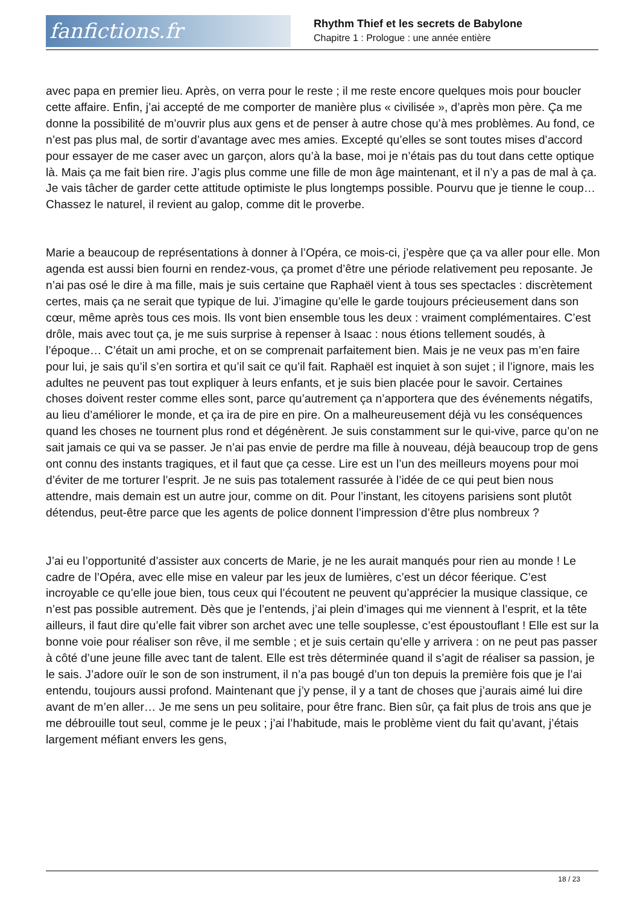fanfictions.fr
Rhythm Thief et les secrets de Babylone
Chapitre 1 : Prologue : une année entière
avec papa en premier lieu. Après, on verra pour le reste ; il me reste encore quelques mois pour boucler cette affaire. Enfin, j’ai accepté de me comporter de manière plus « civilisée », d’après mon père. Ça me donne la possibilité de m’ouvrir plus aux gens et de penser à autre chose qu’à mes problèmes. Au fond, ce n’est pas plus mal, de sortir d’avantage avec mes amies. Excepté qu’elles se sont toutes mises d’accord pour essayer de me caser avec un garçon, alors qu’à la base, moi je n’étais pas du tout dans cette optique là. Mais ça me fait bien rire. J’agis plus comme une fille de mon âge maintenant, et il n’y a pas de mal à ça. Je vais tâcher de garder cette attitude optimiste le plus longtemps possible. Pourvu que je tienne le coup… Chassez le naturel, il revient au galop, comme dit le proverbe.
Marie a beaucoup de représentations à donner à l’Opéra, ce mois-ci, j’espère que ça va aller pour elle. Mon agenda est aussi bien fourni en rendez-vous, ça promet d’être une période relativement peu reposante. Je n’ai pas osé le dire à ma fille, mais je suis certaine que Raphaël vient à tous ses spectacles : discrètement certes, mais ça ne serait que typique de lui. J’imagine qu’elle le garde toujours précieusement dans son cœur, même après tous ces mois. Ils vont bien ensemble tous les deux : vraiment complémentaires. C’est drôle, mais avec tout ça, je me suis surprise à repenser à Isaac : nous étions tellement soudés, à l’époque… C’était un ami proche, et on se comprenait parfaitement bien. Mais je ne veux pas m’en faire pour lui, je sais qu’il s’en sortira et qu’il sait ce qu’il fait. Raphaël est inquiet à son sujet ; il l’ignore, mais les adultes ne peuvent pas tout expliquer à leurs enfants, et je suis bien placée pour le savoir. Certaines choses doivent rester comme elles sont, parce qu’autrement ça n’apportera que des événements négatifs, au lieu d’améliorer le monde, et ça ira de pire en pire. On a malheureusement déjà vu les conséquences quand les choses ne tournent plus rond et dégénèrent. Je suis constamment sur le qui-vive, parce qu’on ne sait jamais ce qui va se passer. Je n’ai pas envie de perdre ma fille à nouveau, déjà beaucoup trop de gens ont connu des instants tragiques, et il faut que ça cesse. Lire est un l’un des meilleurs moyens pour moi d’éviter de me torturer l’esprit. Je ne suis pas totalement rassurée à l’idée de ce qui peut bien nous attendre, mais demain est un autre jour, comme on dit. Pour l’instant, les citoyens parisiens sont plutôt détendus, peut-être parce que les agents de police donnent l’impression d’être plus nombreux ?
J’ai eu l’opportunité d’assister aux concerts de Marie, je ne les aurait manqués pour rien au monde ! Le cadre de l’Opéra, avec elle mise en valeur par les jeux de lumières, c’est un décor féerique. C’est incroyable ce qu’elle joue bien, tous ceux qui l’écoutent ne peuvent qu’apprécier la musique classique, ce n’est pas possible autrement. Dès que je l’entends, j’ai plein d’images qui me viennent à l’esprit, et la tête ailleurs, il faut dire qu’elle fait vibrer son archet avec une telle souplesse, c’est époustouflant ! Elle est sur la bonne voie pour réaliser son rêve, il me semble ; et je suis certain qu’elle y arrivera : on ne peut pas passer à côté d’une jeune fille avec tant de talent. Elle est très déterminée quand il s’agit de réaliser sa passion, je le sais. J’adore ouïr le son de son instrument, il n’a pas bougé d’un ton depuis la première fois que je l’ai entendu, toujours aussi profond. Maintenant que j’y pense, il y a tant de choses que j’aurais aimé lui dire avant de m’en aller… Je me sens un peu solitaire, pour être franc. Bien sûr, ça fait plus de trois ans que je me débrouille tout seul, comme je le peux ; j’ai l’habitude, mais le problème vient du fait qu’avant, j’étais largement méfiant envers les gens,
18 / 23